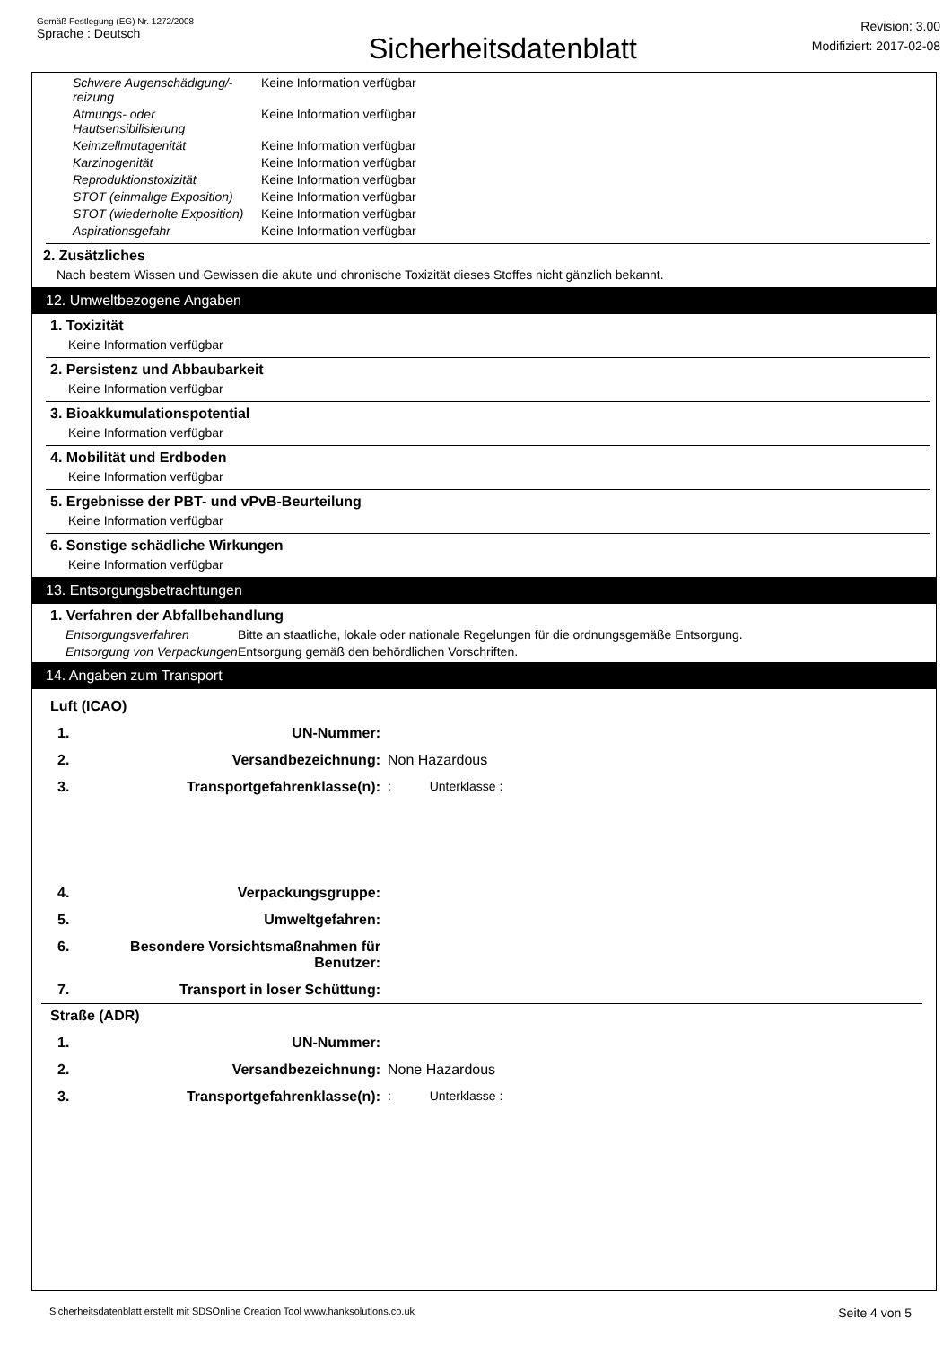Gemäß Festlegung (EG) Nr. 1272/2008
Sprache : Deutsch
Sicherheitsdatenblatt
Revision: 3.00
Modifiziert: 2017-02-08
Schwere Augenschädigung/-reizung
Keine Information verfügbar
Atmungs- oder Hautsensibilisierung
Keine Information verfügbar
Keimzellmutagenität Keine Information verfügbar
Karzinogenität Keine Information verfügbar
Reproduktionstoxizität Keine Information verfügbar
STOT (einmalige Exposition)
Keine Information verfügbar
STOT (wiederholte Exposition)
Keine Information verfügbar
Aspirationsgefahr Keine Information verfügbar
2. Zusätzliches
Nach bestem Wissen und Gewissen die akute und chronische Toxizität dieses Stoffes nicht gänzlich bekannt.
12. Umweltbezogene Angaben
1. Toxizität
Keine Information verfügbar
2. Persistenz und Abbaubarkeit
Keine Information verfügbar
3. Bioakkumulationspotential
Keine Information verfügbar
4. Mobilität und Erdboden
Keine Information verfügbar
5. Ergebnisse der PBT- und vPvB-Beurteilung
Keine Information verfügbar
6. Sonstige schädliche Wirkungen
Keine Information verfügbar
13. Entsorgungsbetrachtungen
1. Verfahren der Abfallbehandlung
Entsorgungsverfahren Bitte an staatliche, lokale oder nationale Regelungen für die ordnungsgemäße Entsorgung.
Entsorgung von Verpackungen
Entsorgung gemäß den behördlichen Vorschriften.
14. Angaben zum Transport
Luft (ICAO)
1. UN-Nummer:
2. Versandbezeichnung: Non Hazardous
3. Transportgefahrenklasse(n): : Unterklasse :
4. Verpackungsgruppe:
5. Umweltgefahren:
6. Besondere Vorsichtsmaßnahmen für Benutzer:
7. Transport in loser Schüttung:
Straße (ADR)
1. UN-Nummer:
2. Versandbezeichnung: None Hazardous
3. Transportgefahrenklasse(n): : Unterklasse :
Sicherheitsdatenblatt erstellt mit SDSOnline Creation Tool www.hanksolutions.co.uk Seite 4 von 5